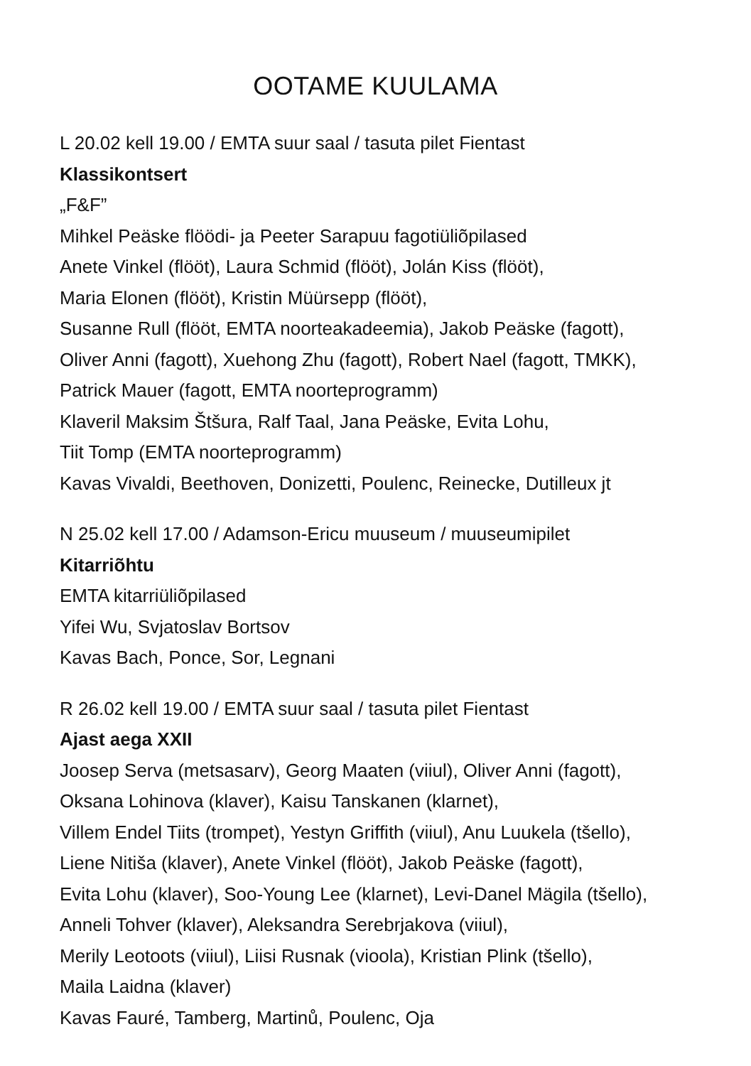OOTAME KUULAMA
L 20.02 kell 19.00 / EMTA suur saal / tasuta pilet Fientast
Klassikontsert
„F&F”
Mihkel Peäske flöödi- ja Peeter Sarapuu fagotiüliõpilased
Anete Vinkel (flööt), Laura Schmid (flööt), Jolán Kiss (flööt),
Maria Elonen (flööt), Kristin Müürsepp (flööt),
Susanne Rull (flööt, EMTA noorteakadeemia), Jakob Peäske (fagott),
Oliver Anni (fagott), Xuehong Zhu (fagott), Robert Nael (fagott, TMKK),
Patrick Mauer (fagott, EMTA noorteprogramm)
Klaveril Maksim Štšura, Ralf Taal, Jana Peäske, Evita Lohu,
Tiit Tomp (EMTA noorteprogramm)
Kavas Vivaldi, Beethoven, Donizetti, Poulenc, Reinecke, Dutilleux jt
N 25.02 kell 17.00 / Adamson-Ericu muuseum / muuseumipilet
Kitarriõhtu
EMTA kitarriüliõpilased
Yifei Wu, Svjatoslav Bortsov
Kavas Bach, Ponce, Sor, Legnani
R 26.02 kell 19.00 / EMTA suur saal / tasuta pilet Fientast
Ajast aega XXII
Joosep Serva (metsasarv), Georg Maaten (viiul), Oliver Anni (fagott),
Oksana Lohinova (klaver), Kaisu Tanskanen (klarnet),
Villem Endel Tiits (trompet), Yestyn Griffith (viiul), Anu Luukela (tšello),
Liene Nitiša (klaver), Anete Vinkel (flööt), Jakob Peäske (fagott),
Evita Lohu (klaver), Soo-Young Lee (klarnet), Levi-Danel Mägila (tšello),
Anneli Tohver (klaver), Aleksandra Serebrjakova (viiul),
Merily Leotoots (viiul), Liisi Rusnak (vioola), Kristian Plink (tšello),
Maila Laidna (klaver)
Kavas Fauré, Tamberg, Martinů, Poulenc, Oja